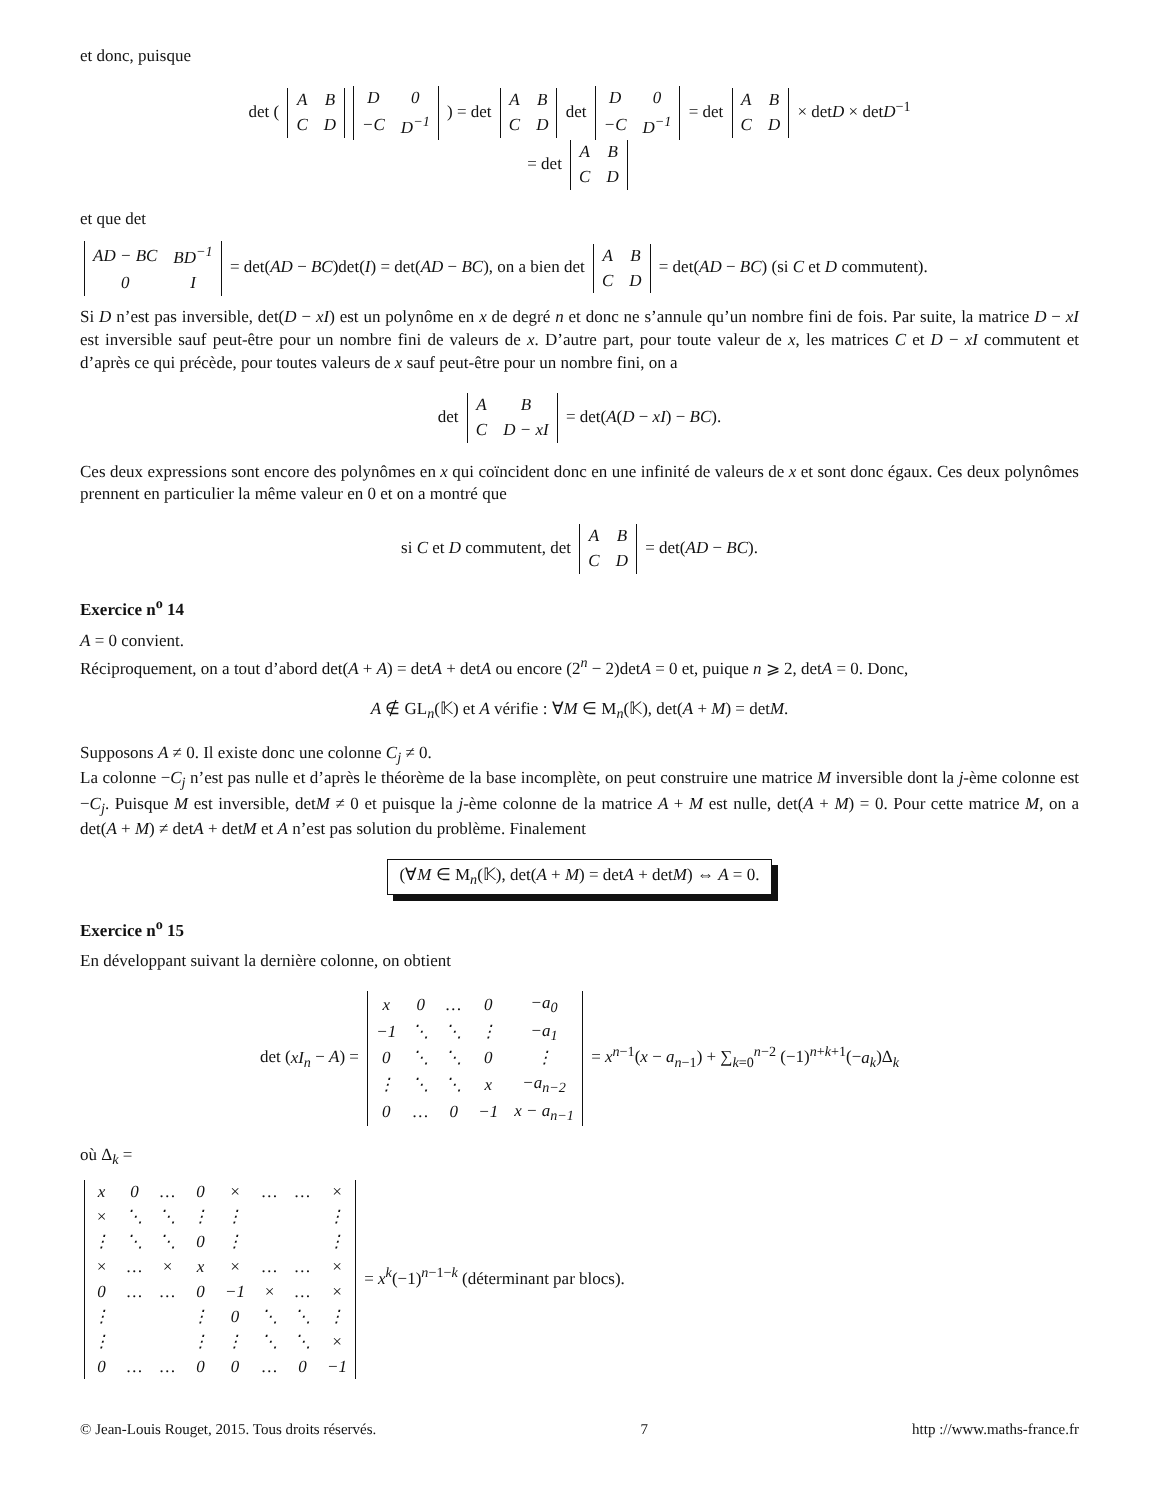et donc, puisque
det (
| A | B |
| C | D |
| D | 0 |
| −C | D<sup>−1</sup> |
) = det
| A | B |
| C | D |
det
| D | 0 |
| −C | D<sup>−1</sup> |
= det
| A | B |
| C | D |
× detD × detD<sup>−1</sup>
= det
| A | B |
| C | D |
et que det
| AD − BC | BD<sup>−1</sup> |
| 0 | I |
= det(AD − BC)det(I) = det(AD − BC), on a bien det
| A | B |
| C | D |
= det(AD − BC) (si C et D commutent).
Si D n’est pas inversible, det(D − xI) est un polynôme en x de degré n et donc ne s’annule qu’un nombre fini de fois. Par suite, la matrice D − xI est inversible sauf peut-être pour un nombre fini de valeurs de x. D’autre part, pour toute valeur de x, les matrices C et D − xI commutent et d’après ce qui précède, pour toutes valeurs de x sauf peut-être pour un nombre fini, on a
det
| A | B |
| C | D − xI |
= det(A(D − xI) − BC).
Ces deux expressions sont encore des polynômes en x qui coïncident donc en une infinité de valeurs de x et sont donc égaux. Ces deux polynômes prennent en particulier la même valeur en 0 et on a montré que
si C et D commutent, det
| A | B |
| C | D |
= det(AD − BC).
Exercice n<sup>o</sup> 14
A = 0 convient.
Réciproquement, on a tout d’abord det(A + A) = detA + detA ou encore (2<sup>n</sup> − 2)detA = 0 et, puique n ⩾ 2, detA = 0. Donc,
A ∉ GL<sub>n</sub>(𝕂) et A vérifie : ∀M ∈ M<sub>n</sub>(𝕂), det(A + M) = detM.
Supposons A ≠ 0. Il existe donc une colonne C<sub>j</sub> ≠ 0.
La colonne −C<sub>j</sub> n’est pas nulle et d’après le théorème de la base incomplète, on peut construire une matrice M inversible dont la j-ème colonne est −C<sub>j</sub>. Puisque M est inversible, detM ≠ 0 et puisque la j-ème colonne de la matrice A + M est nulle, det(A + M) = 0. Pour cette matrice M, on a det(A + M) ≠ detA + detM et A n’est pas solution du problème. Finalement
(∀M ∈ M<sub>n</sub>(𝕂), det(A + M) = detA + detM) ⇔ A = 0.
Exercice n<sup>o</sup> 15
En développant suivant la dernière colonne, on obtient
det (xI<sub>n</sub> − A) =
| x | 0 | … | 0 | −a<sub>0</sub> |
| −1 | ⋱ | ⋱ | ⋮ | −a<sub>1</sub> |
| 0 | ⋱ | ⋱ | 0 | ⋮ |
| ⋮ | ⋱ | ⋱ | x | −a<sub>n−2</sub> |
| 0 | … | 0 | −1 | x − a<sub>n−1</sub> |
= x<sup>n−1</sup>(x − a<sub>n−1</sub>) + ∑<sub>k=0</sub><sup>n−2</sup> (−1)<sup>n+k+1</sup>(−a<sub>k</sub>)Δ<sub>k</sub>
où Δ<sub>k</sub> =
| x | 0 | … | 0 | × | … | … | × |
| × | ⋱ | ⋱ | ⋮ | ⋮ | | | ⋮ |
| ⋮ | ⋱ | ⋱ | 0 | ⋮ | | | ⋮ |
| × | … | × | x | × | … | … | × |
| 0 | … | … | 0 | −1 | × | … | × |
| ⋮ | | | ⋮ | 0 | ⋱ | ⋱ | ⋮ |
| ⋮ | | | ⋮ | ⋮ | ⋱ | ⋱ | × |
| 0 | … | … | 0 | 0 | … | 0 | −1 |
= x<sup>k</sup>(−1)<sup>n−1−k</sup> (déterminant par blocs).
© Jean-Louis Rouget, 2015. Tous droits réservés. 7 http ://www.maths-france.fr